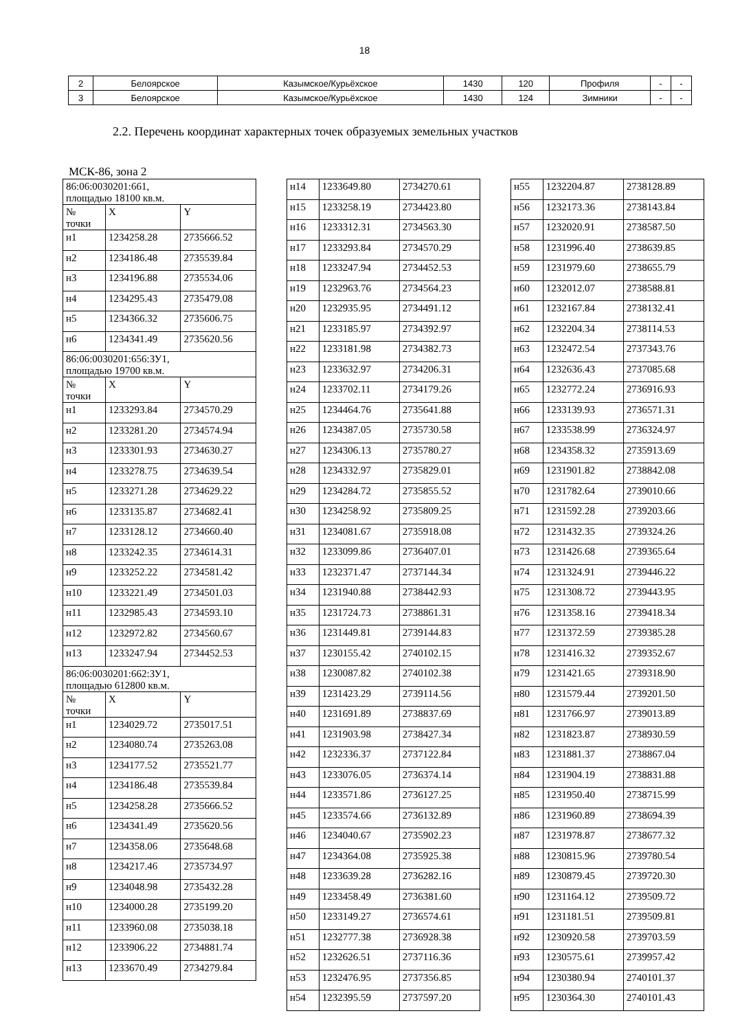18
| 2 | Белоярское | Казымское/Курьёхское | 1430 | 120 | Профиля | - | - |
| 3 | Белоярское | Казымское/Курьёхское | 1430 | 124 | Зимники | - | - |
2.2. Перечень координат характерных точек образуемых земельных участков
МСК-86, зона 2
| 86:06:0030201:661, площадью 18100 кв.м. | | |
| № точки | X | Y |
| н1 | 1234258.28 | 2735666.52 |
| н2 | 1234186.48 | 2735539.84 |
| н3 | 1234196.88 | 2735534.06 |
| н4 | 1234295.43 | 2735479.08 |
| н5 | 1234366.32 | 2735606.75 |
| н6 | 1234341.49 | 2735620.56 |
| 86:06:0030201:656:ЗУ1, площадью 19700 кв.м. | | |
| № точки | X | Y |
| н1 | 1233293.84 | 2734570.29 |
| н2 | 1233281.20 | 2734574.94 |
| н3 | 1233301.93 | 2734630.27 |
| н4 | 1233278.75 | 2734639.54 |
| н5 | 1233271.28 | 2734629.22 |
| н6 | 1233135.87 | 2734682.41 |
| н7 | 1233128.12 | 2734660.40 |
| н8 | 1233242.35 | 2734614.31 |
| н9 | 1233252.22 | 2734581.42 |
| н10 | 1233221.49 | 2734501.03 |
| н11 | 1232985.43 | 2734593.10 |
| н12 | 1232972.82 | 2734560.67 |
| н13 | 1233247.94 | 2734452.53 |
| 86:06:0030201:662:ЗУ1, площадью 612800 кв.м. | | |
| № точки | X | Y |
| н1 | 1234029.72 | 2735017.51 |
| н2 | 1234080.74 | 2735263.08 |
| н3 | 1234177.52 | 2735521.77 |
| н4 | 1234186.48 | 2735539.84 |
| н5 | 1234258.28 | 2735666.52 |
| н6 | 1234341.49 | 2735620.56 |
| н7 | 1234358.06 | 2735648.68 |
| н8 | 1234217.46 | 2735734.97 |
| н9 | 1234048.98 | 2735432.28 |
| н10 | 1234000.28 | 2735199.20 |
| н11 | 1233960.08 | 2735038.18 |
| н12 | 1233906.22 | 2734881.74 |
| н13 | 1233670.49 | 2734279.84 |
| н14 | 1233649.80 | 2734270.61 |
| н15 | 1233258.19 | 2734423.80 |
| н16 | 1233312.31 | 2734563.30 |
| н17 | 1233293.84 | 2734570.29 |
| н18 | 1233247.94 | 2734452.53 |
| н19 | 1232963.76 | 2734564.23 |
| н20 | 1232935.95 | 2734491.12 |
| н21 | 1233185.97 | 2734392.97 |
| н22 | 1233181.98 | 2734382.73 |
| н23 | 1233632.97 | 2734206.31 |
| н24 | 1233702.11 | 2734179.26 |
| н25 | 1234464.76 | 2735641.88 |
| н26 | 1234387.05 | 2735730.58 |
| н27 | 1234306.13 | 2735780.27 |
| н28 | 1234332.97 | 2735829.01 |
| н29 | 1234284.72 | 2735855.52 |
| н30 | 1234258.92 | 2735809.25 |
| н31 | 1234081.67 | 2735918.08 |
| н32 | 1233099.86 | 2736407.01 |
| н33 | 1232371.47 | 2737144.34 |
| н34 | 1231940.88 | 2738442.93 |
| н35 | 1231724.73 | 2738861.31 |
| н36 | 1231449.81 | 2739144.83 |
| н37 | 1230155.42 | 2740102.15 |
| н38 | 1230087.82 | 2740102.38 |
| н39 | 1231423.29 | 2739114.56 |
| н40 | 1231691.89 | 2738837.69 |
| н41 | 1231903.98 | 2738427.34 |
| н42 | 1232336.37 | 2737122.84 |
| н43 | 1233076.05 | 2736374.14 |
| н44 | 1233571.86 | 2736127.25 |
| н45 | 1233574.66 | 2736132.89 |
| н46 | 1234040.67 | 2735902.23 |
| н47 | 1234364.08 | 2735925.38 |
| н48 | 1233639.28 | 2736282.16 |
| н49 | 1233458.49 | 2736381.60 |
| н50 | 1233149.27 | 2736574.61 |
| н51 | 1232777.38 | 2736928.38 |
| н52 | 1232626.51 | 2737116.36 |
| н53 | 1232476.95 | 2737356.85 |
| н54 | 1232395.59 | 2737597.20 |
| н55 | 1232204.87 | 2738128.89 |
| н56 | 1232173.36 | 2738143.84 |
| н57 | 1232020.91 | 2738587.50 |
| н58 | 1231996.40 | 2738639.85 |
| н59 | 1231979.60 | 2738655.79 |
| н60 | 1232012.07 | 2738588.81 |
| н61 | 1232167.84 | 2738132.41 |
| н62 | 1232204.34 | 2738114.53 |
| н63 | 1232472.54 | 2737343.76 |
| н64 | 1232636.43 | 2737085.68 |
| н65 | 1232772.24 | 2736916.93 |
| н66 | 1233139.93 | 2736571.31 |
| н67 | 1233538.99 | 2736324.97 |
| н68 | 1234358.32 | 2735913.69 |
| н69 | 1231901.82 | 2738842.08 |
| н70 | 1231782.64 | 2739010.66 |
| н71 | 1231592.28 | 2739203.66 |
| н72 | 1231432.35 | 2739324.26 |
| н73 | 1231426.68 | 2739365.64 |
| н74 | 1231324.91 | 2739446.22 |
| н75 | 1231308.72 | 2739443.95 |
| н76 | 1231358.16 | 2739418.34 |
| н77 | 1231372.59 | 2739385.28 |
| н78 | 1231416.32 | 2739352.67 |
| н79 | 1231421.65 | 2739318.90 |
| н80 | 1231579.44 | 2739201.50 |
| н81 | 1231766.97 | 2739013.89 |
| н82 | 1231823.87 | 2738930.59 |
| н83 | 1231881.37 | 2738867.04 |
| н84 | 1231904.19 | 2738831.88 |
| н85 | 1231950.40 | 2738715.99 |
| н86 | 1231960.89 | 2738694.39 |
| н87 | 1231978.87 | 2738677.32 |
| н88 | 1230815.96 | 2739780.54 |
| н89 | 1230879.45 | 2739720.30 |
| н90 | 1231164.12 | 2739509.72 |
| н91 | 1231181.51 | 2739509.81 |
| н92 | 1230920.58 | 2739703.59 |
| н93 | 1230575.61 | 2739957.42 |
| н94 | 1230380.94 | 2740101.37 |
| н95 | 1230364.30 | 2740101.43 |